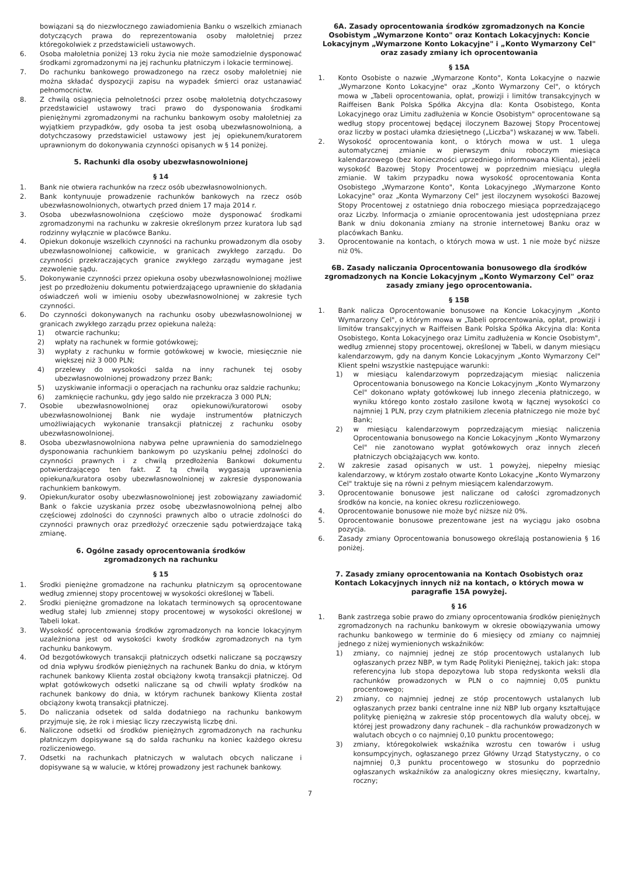bowiązani są do niezwłocznego zawiadomienia Banku o wszelkich zmianach dotyczących prawa do reprezentowania osoby małoletniej przez któregokolwiek z przedstawicieli ustawowych.
6. Osoba małoletnia poniżej 13 roku życia nie może samodzielnie dysponować środkami zgromadzonymi na jej rachunku płatniczym i lokacie terminowej.
7. Do rachunku bankowego prowadzonego na rzecz osoby małoletniej nie można składać dyspozycji zapisu na wypadek śmierci oraz ustanawiać pełnomocnictw.
8. Z chwilą osiągnięcia pełnoletności przez osobę małoletnią dotychczasowy przedstawiciel ustawowy traci prawo do dysponowania środkami pieniężnymi zgromadzonymi na rachunku bankowym osoby małoletniej za wyjątkiem przypadków, gdy osoba ta jest osobą ubezwłasnowolnioną, a dotychczasowy przedstawiciel ustawowy jest jej opiekunem/kuratorem uprawnionym do dokonywania czynności opisanych w § 14 poniżej.
5. Rachunki dla osoby ubezwłasnowolnionej
§ 14
1. Bank nie otwiera rachunków na rzecz osób ubezwłasnowolnionych.
2. Bank kontynuuje prowadzenie rachunków bankowych na rzecz osób ubezwłasnowolnionych, otwartych przed dniem 17 maja 2014 r.
3. Osoba ubezwłasnowolniona częściowo może dysponować środkami zgromadzonymi na rachunku w zakresie określonym przez kuratora lub sąd rodzinny wyłącznie w placówce Banku.
4. Opiekun dokonuje wszelkich czynności na rachunku prowadzonym dla osoby ubezwłasnowolnionej całkowicie, w granicach zwykłego zarządu. Do czynności przekraczających granice zwykłego zarządu wymagane jest zezwolenie sądu.
5. Dokonywanie czynności przez opiekuna osoby ubezwłasnowolnionej możliwe jest po przedłożeniu dokumentu potwierdzającego uprawnienie do składania oświadczeń woli w imieniu osoby ubezwłasnowolnionej w zakresie tych czynności.
6. Do czynności dokonywanych na rachunku osoby ubezwłasnowolnionej w granicach zwykłego zarządu przez opiekuna należą:
1) otwarcie rachunku;
2) wpłaty na rachunek w formie gotówkowej;
3) wypłaty z rachunku w formie gotówkowej w kwocie, miesięcznie nie większej niż 3 000 PLN;
4) przelewy do wysokości salda na inny rachunek tej osoby ubezwłasnowolnionej prowadzony przez Bank;
5) uzyskiwanie informacji o operacjach na rachunku oraz saldzie rachunku;
6) zamknięcie rachunku, gdy jego saldo nie przekracza 3 000 PLN;
7. Osobie ubezwłasnowolnionej oraz opiekunowi/kuratorowi osoby ubezwłasnowolnionej Bank nie wydaje instrumentów płatniczych umożliwiających wykonanie transakcji płatniczej z rachunku osoby ubezwłasnowolnionej.
8. Osoba ubezwłasnowolniona nabywa pełne uprawnienia do samodzielnego dysponowania rachunkiem bankowym po uzyskaniu pełnej zdolności do czynności prawnych i z chwilą przedłożenia Bankowi dokumentu potwierdzającego ten fakt. Z tą chwilą wygasają uprawnienia opiekuna/kuratora osoby ubezwłasnowolnionej w zakresie dysponowania rachunkiem bankowym.
9. Opiekun/kurator osoby ubezwłasnowolnionej jest zobowiązany zawiadomić Bank o fakcie uzyskania przez osobę ubezwłasnowolnioną pełnej albo częściowej zdolności do czynności prawnych albo o utracie zdolności do czynności prawnych oraz przedłożyć orzeczenie sądu potwierdzające taką zmianę.
6. Ogólne zasady oprocentowania środków
zgromadzonych na rachunku
§ 15
1. Środki pieniężne gromadzone na rachunku płatniczym są oprocentowane według zmiennej stopy procentowej w wysokości określonej w Tabeli.
2. Środki pieniężne gromadzone na lokatach terminowych są oprocentowane według stałej lub zmiennej stopy procentowej w wysokości określonej w Tabeli lokat.
3. Wysokość oprocentowania środków zgromadzonych na koncie lokacyjnym uzależniona jest od wysokości kwoty środków zgromadzonych na tym rachunku bankowym.
4. Od bezgotówkowych transakcji płatniczych odsetki naliczane są począwszy od dnia wpływu środków pieniężnych na rachunek Banku do dnia, w którym rachunek bankowy Klienta został obciążony kwotą transakcji płatniczej. Od wpłat gotówkowych odsetki naliczane są od chwili wpłaty środków na rachunek bankowy do dnia, w którym rachunek bankowy Klienta został obciążony kwotą transakcji płatniczej.
5. Do naliczania odsetek od salda dodatniego na rachunku bankowym przyjmuje się, że rok i miesiąc liczy rzeczywistą liczbę dni.
6. Naliczone odsetki od środków pieniężnych zgromadzonych na rachunku płatniczym dopisywane są do salda rachunku na koniec każdego okresu rozliczeniowego.
7. Odsetki na rachunkach płatniczych w walutach obcych naliczane i dopisywane są w walucie, w której prowadzony jest rachunek bankowy.
6A. Zasady oprocentowania środków zgromadzonych na Koncie Osobistym „Wymarzone Konto" oraz Kontach Lokacyjnych: Koncie Lokacyjnym „Wymarzone Konto Lokacyjne" i „Konto Wymarzony Cel" oraz zasady zmiany ich oprocentowania
§ 15A
1. Konto Osobiste o nazwie „Wymarzone Konto", Konta Lokacyjne o nazwie „Wymarzone Konto Lokacyjne" oraz „Konto Wymarzony Cel", o których mowa w „Tabeli oprocentowania, opłat, prowizji i limitów transakcyjnych w Raiffeisen Bank Polska Spółka Akcyjna dla: Konta Osobistego, Konta Lokacyjnego oraz Limitu zadłużenia w Koncie Osobistym" oprocentowane są według stopy procentowej będącej iloczynem Bazowej Stopy Procentowej oraz liczby w postaci ułamka dziesiętnego („Liczba") wskazanej w ww. Tabeli.
2. Wysokość oprocentowania kont, o których mowa w ust. 1 ulega automatycznej zmianie w pierwszym dniu roboczym miesiąca kalendarzowego (bez konieczności uprzedniego informowana Klienta), jeżeli wysokość Bazowej Stopy Procentowej w poprzednim miesiącu uległa zmianie. W takim przypadku nowa wysokość oprocentowania Konta Osobistego „Wymarzone Konto", Konta Lokacyjnego „Wymarzone Konto Lokacyjne" oraz „Konta Wymarzony Cel" jest iloczynem wysokości Bazowej Stopy Procentowej z ostatniego dnia roboczego miesiąca poprzedzającego oraz Liczby. Informacja o zmianie oprocentowania jest udostępniana przez Bank w dniu dokonania zmiany na stronie internetowej Banku oraz w placówkach Banku.
3. Oprocentowanie na kontach, o których mowa w ust. 1 nie może być niższe niż 0%.
6B. Zasady naliczania Oprocentowania bonusowego dla środków zgromadzonych na Koncie Lokacyjnym „Konto Wymarzony Cel" oraz zasady zmiany jego oprocentowania.
§ 15B
1. Bank nalicza Oprocentowanie bonusowe na Koncie Lokacyjnym „Konto Wymarzony Cel", o którym mowa w „Tabeli oprocentowania, opłat, prowizji i limitów transakcyjnych w Raiffeisen Bank Polska Spółka Akcyjna dla: Konta Osobistego, Konta Lokacyjnego oraz Limitu zadłużenia w Koncie Osobistym", według zmiennej stopy procentowej, określonej w Tabeli, w danym miesiącu kalendarzowym, gdy na danym Koncie Lokacyjnym „Konto Wymarzony Cel" Klient spełni wszystkie następujące warunki:
1) w miesiącu kalendarzowym poprzedzającym miesiąc naliczenia Oprocentowania bonusowego na Koncie Lokacyjnym „Konto Wymarzony Cel" dokonano wpłaty gotówkowej lub innego zlecenia płatniczego, w wyniku którego konto zostało zasilone kwotą w łącznej wysokości co najmniej 1 PLN, przy czym płatnikiem zlecenia płatniczego nie może być Bank;
2) w miesiącu kalendarzowym poprzedzającym miesiąc naliczenia Oprocentowania bonusowego na Koncie Lokacyjnym „Konto Wymarzony Cel" nie zanotowano wypłat gotówkowych oraz innych zleceń płatniczych obciążających ww. konto.
2. W zakresie zasad opisanych w ust. 1 powyżej, niepełny miesiąc kalendarzowy, w którym zostało otwarte Konto Lokacyjne „Konto Wymarzony Cel" traktuje się na równi z pełnym miesiącem kalendarzowym.
3. Oprocentowanie bonusowe jest naliczane od całości zgromadzonych środków na koncie, na koniec okresu rozliczeniowego.
4. Oprocentowanie bonusowe nie może być niższe niż 0%.
5. Oprocentowanie bonusowe prezentowane jest na wyciągu jako osobna pozycja.
6. Zasady zmiany Oprocentowania bonusowego określają postanowienia § 16 poniżej.
7. Zasady zmiany oprocentowania na Kontach Osobistych oraz Kontach Lokacyjnych innych niż na kontach, o których mowa w paragrafie 15A powyżej.
§ 16
1. Bank zastrzega sobie prawo do zmiany oprocentowania środków pieniężnych zgromadzonych na rachunku bankowym w okresie obowiązywania umowy rachunku bankowego w terminie do 6 miesięcy od zmiany co najmniej jednego z niżej wymienionych wskaźników:
1) zmiany, co najmniej jednej ze stóp procentowych ustalanych lub ogłaszanych przez NBP, w tym Radę Polityki Pieniężnej, takich jak: stopa referencyjna lub stopa depozytowa lub stopa redyskonta weksli dla rachunków prowadzonych w PLN o co najmniej 0,05 punktu procentowego;
2) zmiany, co najmniej jednej ze stóp procentowych ustalanych lub ogłaszanych przez banki centralne inne niż NBP lub organy kształtujące politykę pieniężną w zakresie stóp procentowych dla waluty obcej, w której jest prowadzony dany rachunek – dla rachunków prowadzonych w walutach obcych o co najmniej 0,10 punktu procentowego;
3) zmiany, któregokolwiek wskaźnika wzrostu cen towarów i usług konsumpcyjnych, ogłaszanego przez Główny Urząd Statystyczny, o co najmniej 0,3 punktu procentowego w stosunku do poprzednio ogłaszanych wskaźników za analogiczny okres miesięczny, kwartalny, roczny;
7